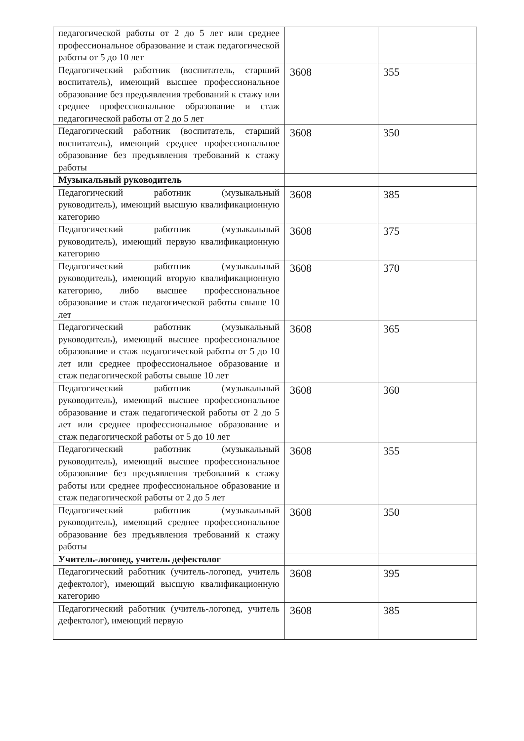| педагогической работы от 2 до 5 лет или среднее профессиональное образование и стаж педагогической работы от 5 до 10 лет | | |
| Педагогический работник (воспитатель, старший воспитатель), имеющий высшее профессиональное образование без предъявления требований к стажу или среднее профессиональное образование и стаж педагогической работы от 2 до 5 лет | 3608 | 355 |
| Педагогический работник (воспитатель, старший воспитатель), имеющий среднее профессиональное образование без предъявления требований к стажу работы | 3608 | 350 |
| Музыкальный руководитель | | |
| Педагогический работник (музыкальный руководитель), имеющий высшую квалификационную категорию | 3608 | 385 |
| Педагогический работник (музыкальный руководитель), имеющий первую квалификационную категорию | 3608 | 375 |
| Педагогический работник (музыкальный руководитель), имеющий вторую квалификационную категорию, либо высшее профессиональное образование и стаж педагогической работы свыше 10 лет | 3608 | 370 |
| Педагогический работник (музыкальный руководитель), имеющий высшее профессиональное образование и стаж педагогической работы от 5 до 10 лет или среднее профессиональное образование и стаж педагогической работы свыше 10 лет | 3608 | 365 |
| Педагогический работник (музыкальный руководитель), имеющий высшее профессиональное образование и стаж педагогической работы от 2 до 5 лет или среднее профессиональное образование и стаж педагогической работы от 5 до 10 лет | 3608 | 360 |
| Педагогический работник (музыкальный руководитель), имеющий высшее профессиональное образование без предъявления требований к стажу работы или среднее профессиональное образование и стаж педагогической работы от 2 до 5 лет | 3608 | 355 |
| Педагогический работник (музыкальный руководитель), имеющий среднее профессиональное образование без предъявления требований к стажу работы | 3608 | 350 |
| Учитель-логопед, учитель дефектолог | | |
| Педагогический работник (учитель-логопед, учитель дефектолог), имеющий высшую квалификационную категорию | 3608 | 395 |
| Педагогический работник (учитель-логопед, учитель дефектолог), имеющий первую | 3608 | 385 |